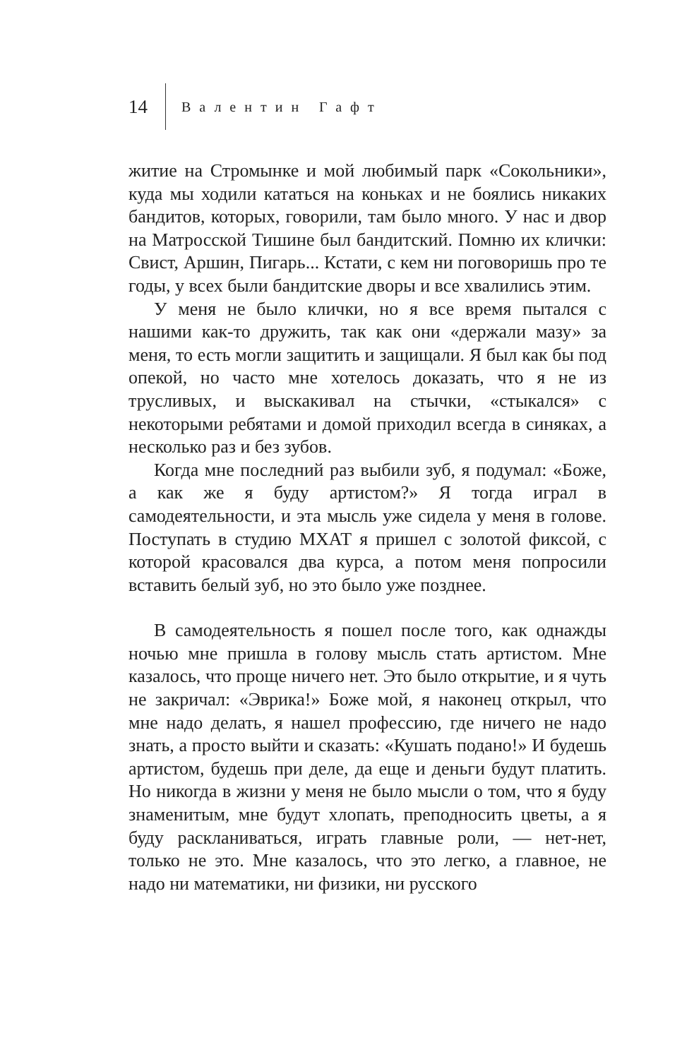14 Валентин Гафт
житие на Стромынке и мой любимый парк «Сокольники», куда мы ходили кататься на коньках и не боялись никаких бандитов, которых, говорили, там было много. У нас и двор на Матросской Тишине был бандитский. Помню их клички: Свист, Аршин, Пигарь... Кстати, с кем ни поговоришь про те годы, у всех были бандитские дворы и все хвалились этим.
У меня не было клички, но я все время пытался с нашими как-то дружить, так как они «держали мазу» за меня, то есть могли защитить и защищали. Я был как бы под опекой, но часто мне хотелось доказать, что я не из трусливых, и выскакивал на стычки, «стыкался» с некоторыми ребятами и домой приходил всегда в синяках, а несколько раз и без зубов.
Когда мне последний раз выбили зуб, я подумал: «Боже, а как же я буду артистом?» Я тогда играл в самодеятельности, и эта мысль уже сидела у меня в голове. Поступать в студию МХАТ я пришел с золотой фиксой, с которой красовался два курса, а потом меня попросили вставить белый зуб, но это было уже позднее.
В самодеятельность я пошел после того, как однажды ночью мне пришла в голову мысль стать артистом. Мне казалось, что проще ничего нет. Это было открытие, и я чуть не закричал: «Эврика!» Боже мой, я наконец открыл, что мне надо делать, я нашел профессию, где ничего не надо знать, а просто выйти и сказать: «Кушать подано!» И будешь артистом, будешь при деле, да еще и деньги будут платить. Но никогда в жизни у меня не было мысли о том, что я буду знаменитым, мне будут хлопать, преподносить цветы, а я буду раскланиваться, играть главные роли, — нет-нет, только не это. Мне казалось, что это легко, а главное, не надо ни математики, ни физики, ни русского